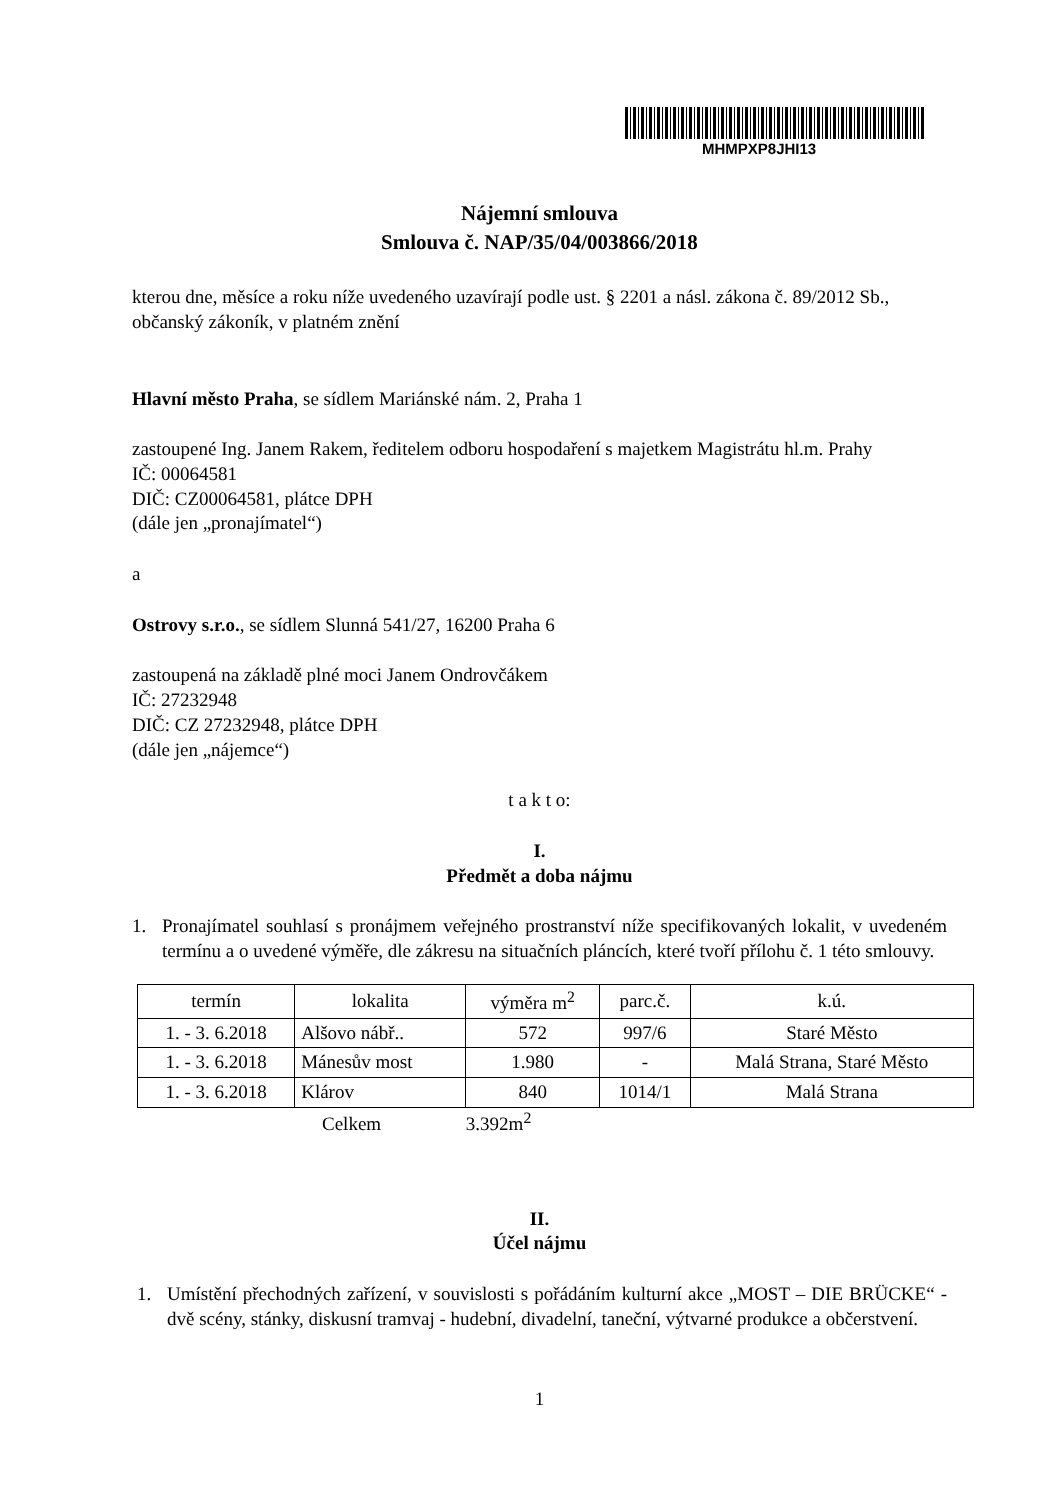MHMPXP8JHI13
Nájemní smlouva
Smlouva č. NAP/35/04/003866/2018
kterou dne, měsíce a roku níže uvedeného uzavírají podle ust. § 2201 a násl. zákona č. 89/2012 Sb., občanský zákoník, v platném znění
Hlavní město Praha, se sídlem Mariánské nám. 2, Praha 1
zastoupené Ing. Janem Rakem, ředitelem odboru hospodaření s majetkem Magistrátu hl.m. Prahy
IČ: 00064581
DIČ: CZ00064581, plátce DPH
(dále jen „pronajímatel“)
a
Ostrovy s.r.o., se sídlem Slunná 541/27, 16200 Praha 6
zastoupená na základě plné moci Janem Ondrovčákem
IČ: 27232948
DIČ: CZ 27232948, plátce DPH
(dále jen „nájemce“)
t a k t o:
I.
Předmět a doba nájmu
1. Pronajímatel souhlasí s pronájmem veřejného prostranství níže specifikovaných lokalit, v uvedeném termínu a o uvedené výměře, dle zákresu na situačních pláncích, které tvoří přílohu č. 1 této smlouvy.
| termín | lokalita | výměra m<sup>2</sup> | parc.č. | k.ú. |
| --- | --- | --- | --- | --- |
| 1. - 3. 6.2018 | Alšovo nábř.. | 572 | 997/6 | Staré Město |
| 1. - 3. 6.2018 | Mánesův most | 1.980 | - | Malá Strana, Staré Město |
| 1. - 3. 6.2018 | Klárov | 840 | 1014/1 | Malá Strana |
Celkem 3.392m<sup>2</sup>
II.
Účel nájmu
1. Umístění přechodných zařízení, v souvislosti s pořádáním kulturní akce „MOST – DIE BRÜCKE“ - dvě scény, stánky, diskusní tramvaj - hudební, divadelní, taneční, výtvarné produkce a občerstvení.
1